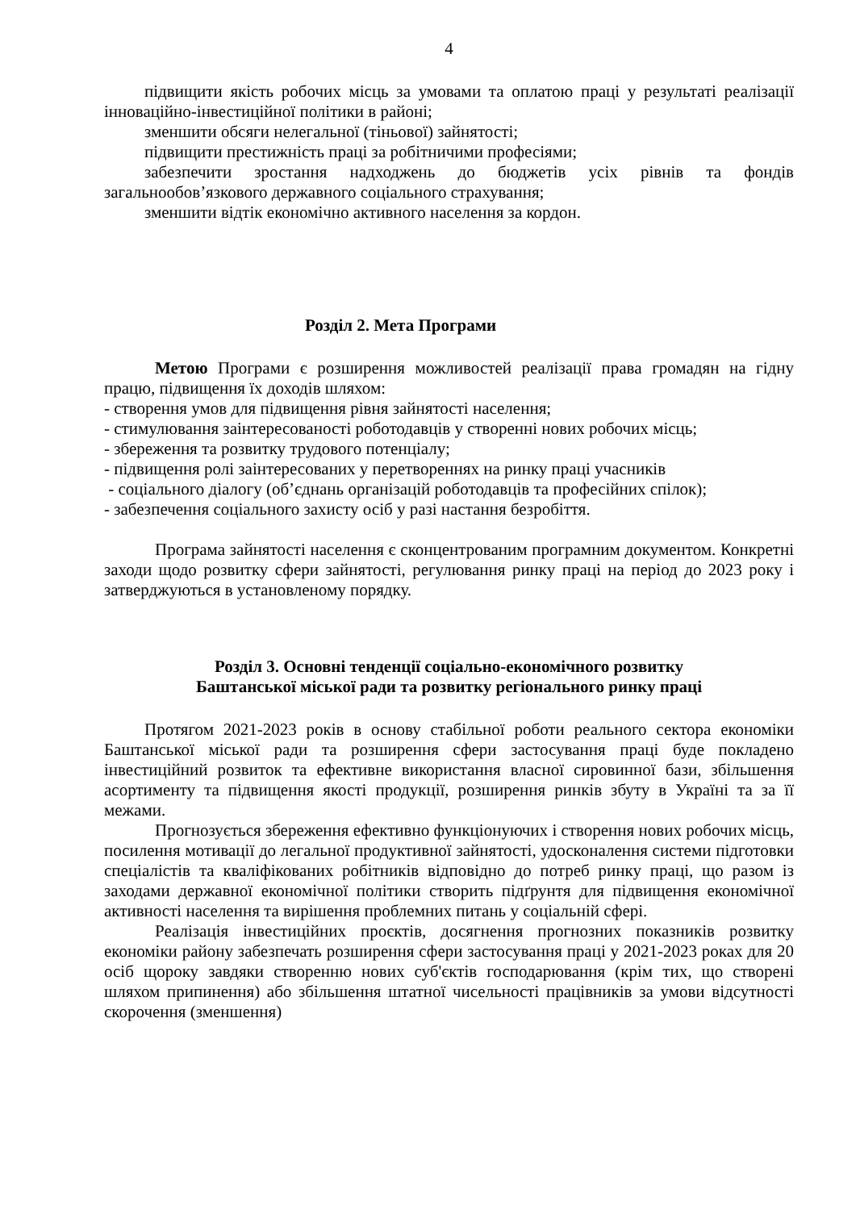4
підвищити якість робочих місць за умовами та оплатою праці у результаті реалізації інноваційно-інвестиційної політики в районі;
зменшити обсяги нелегальної (тіньової) зайнятості;
підвищити престижність праці за робітничими професіями;
забезпечити зростання надходжень до бюджетів усіх рівнів та фондів загальнообов’язкового державного соціального страхування;
зменшити відтік економічно активного населення за кордон.
Розділ 2. Мета Програми
Метою Програми є розширення можливостей реалізації права громадян на гідну працю, підвищення їх доходів шляхом:
- створення умов для підвищення рівня зайнятості населення;
- стимулювання заінтересованості роботодавців у створенні нових робочих місць;
- збереження та розвитку трудового потенціалу;
- підвищення ролі заінтересованих у перетвореннях на ринку праці учасників
- соціального діалогу (об’єднань організацій роботодавців та професійних спілок);
- забезпечення соціального захисту осіб у разі настання безробіття.
Програма зайнятості населення є сконцентрованим програмним документом. Конкретні заходи щодо розвитку сфери зайнятості, регулювання ринку праці на період до 2023 року і затверджуються в установленому порядку.
Розділ 3. Основні тенденції соціально-економічного розвитку
Баштанської міської ради та розвитку регіонального ринку праці
Протягом 2021-2023 років в основу стабільної роботи реального сектора економіки Баштанської міської ради та розширення сфери застосування праці буде покладено інвестиційний розвиток та ефективне використання власної сировинної бази, збільшення асортименту та підвищення якості продукції, розширення ринків збуту в Україні та за її межами.
Прогнозується збереження ефективно функціонуючих і створення нових робочих місць, посилення мотивації до легальної продуктивної зайнятості, удосконалення системи підготовки спеціалістів та кваліфікованих робітників відповідно до потреб ринку праці, що разом із заходами державної економічної політики створить підґрунтя для підвищення економічної активності населення та вирішення проблемних питань у соціальній сфері.
Реалізація інвестиційних проєктів, досягнення прогнозних показників розвитку економіки району забезпечать розширення сфери застосування праці у 2021-2023 роках для 20 осіб щороку завдяки створенню нових суб'єктів господарювання (крім тих, що створені шляхом припинення) або збільшення штатної чисельності працівників за умови відсутності скорочення (зменшення)